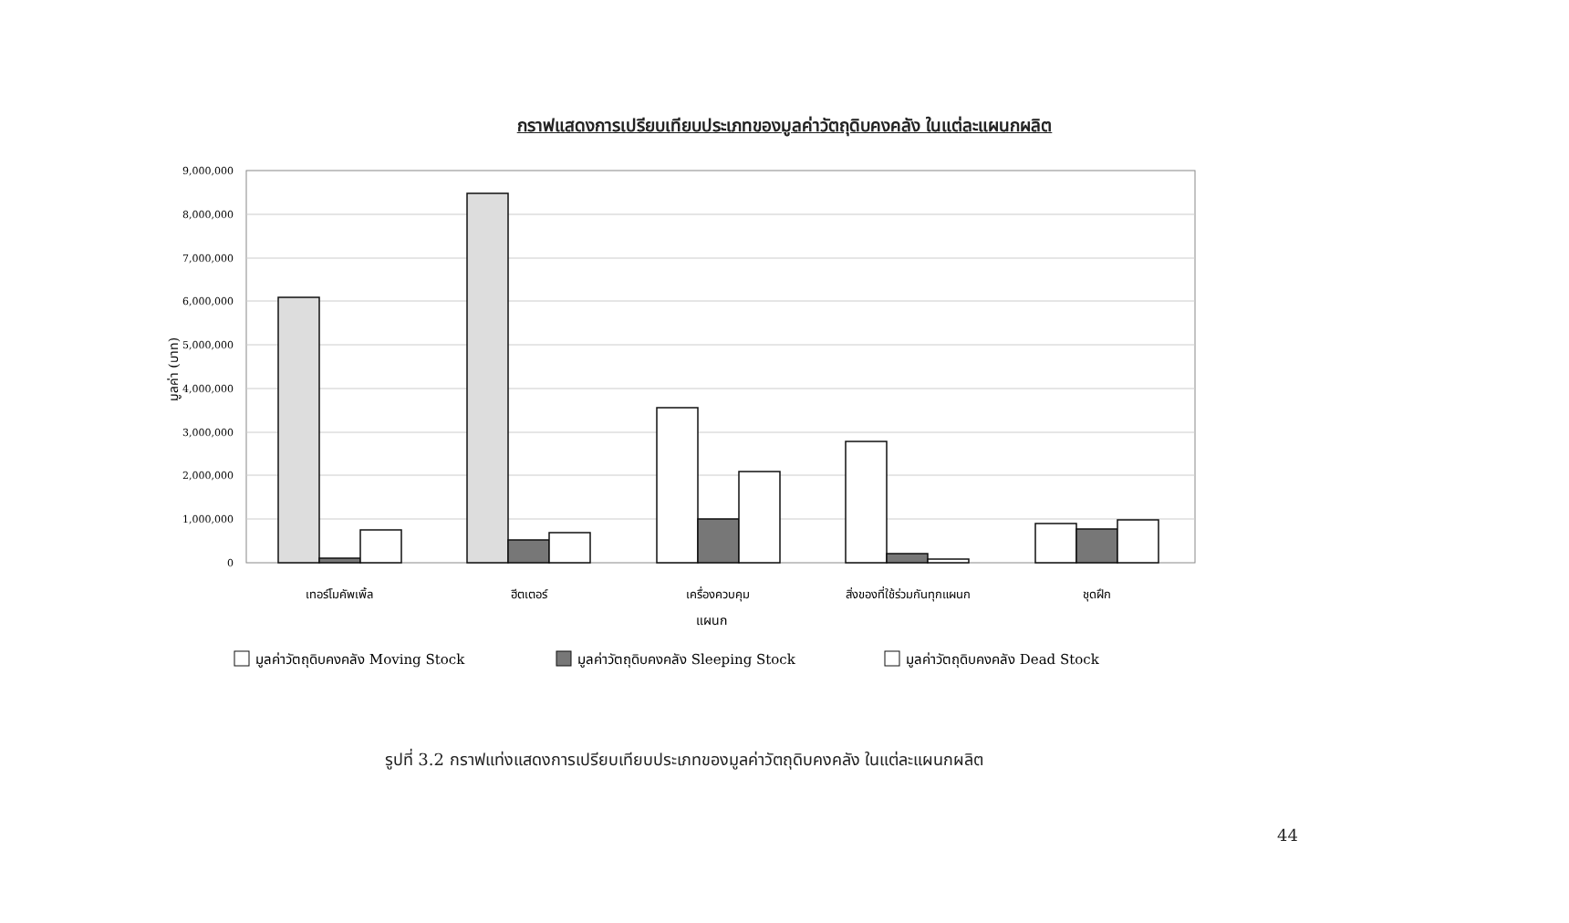กราฟแสดงการเปรียบเทียบประเภทของมูลค่าวัตถุดิบคงคลัง ในแต่ละแผนกผลิต
9,000,000
8,000,000
7,000,000
6,000,000
5,000,000
4,000,000
3,000,000
2,000,000
1,000,000
0
มูลค่า (บาท)
เทอร์โมคัพเพิ้ล
ฮีตเตอร์
เครื่องควบคุม
สิ่งของที่ใช้ร่วมกันทุกแผนก
ชุดฝึก
แผนก
มูลค่าวัตถุดิบคงคลัง Moving Stock
มูลค่าวัตถุดิบคงคลัง Sleeping Stock
มูลค่าวัตถุดิบคงคลัง Dead Stock
รูปที่ 3.2 กราฟแท่งแสดงการเปรียบเทียบประเภทของมูลค่าวัตถุดิบคงคลัง ในแต่ละแผนกผลิต
44